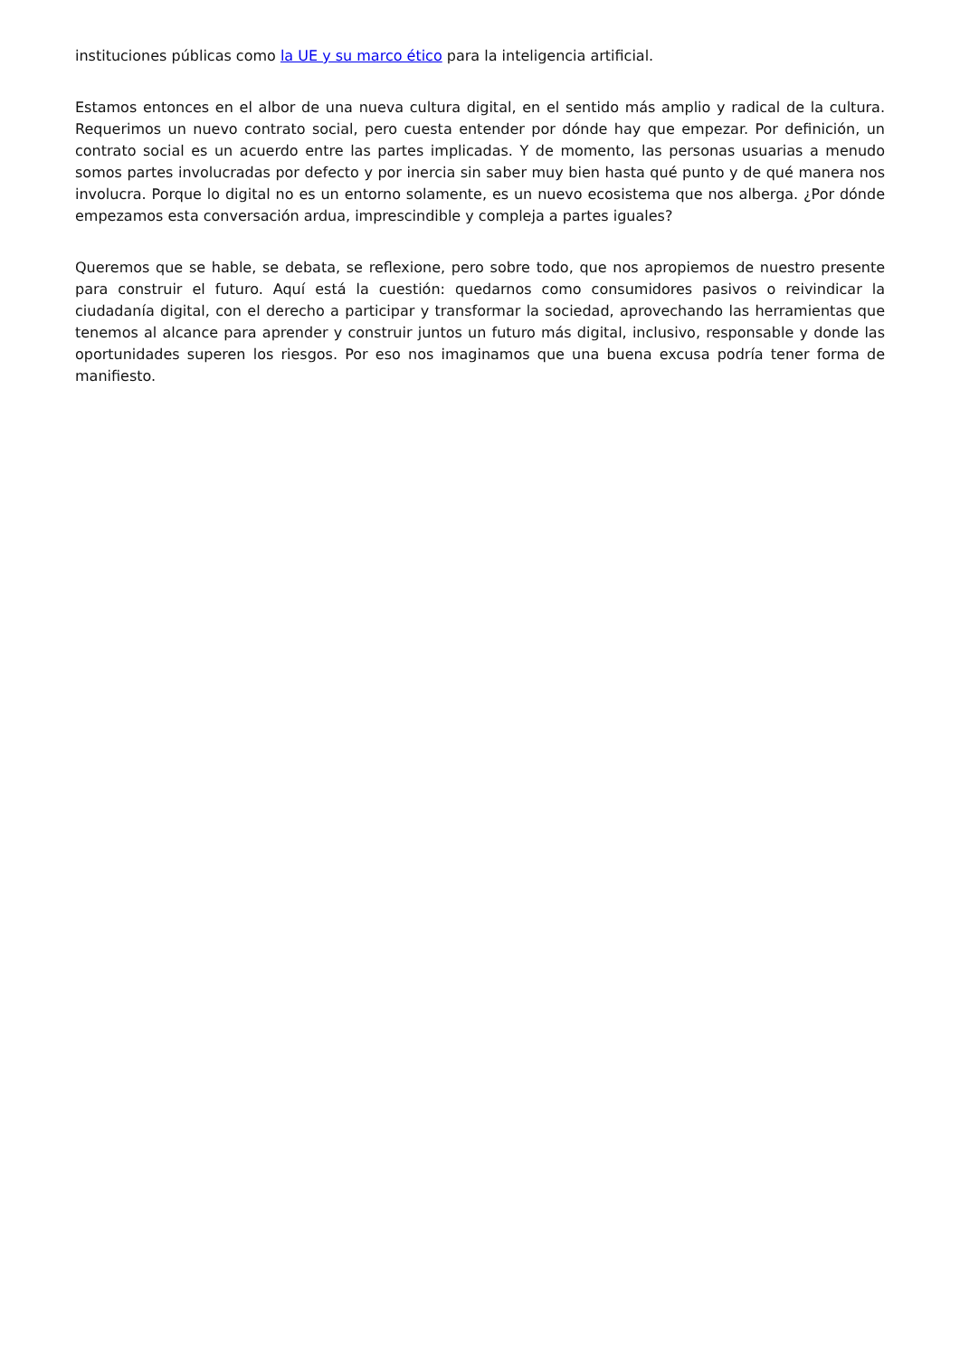instituciones públicas como la UE y su marco ético para la inteligencia artificial.
Estamos entonces en el albor de una nueva cultura digital, en el sentido más amplio y radical de la cultura. Requerimos un nuevo contrato social, pero cuesta entender por dónde hay que empezar. Por definición, un contrato social es un acuerdo entre las partes implicadas. Y de momento, las personas usuarias a menudo somos partes involucradas por defecto y por inercia sin saber muy bien hasta qué punto y de qué manera nos involucra. Porque lo digital no es un entorno solamente, es un nuevo ecosistema que nos alberga. ¿Por dónde empezamos esta conversación ardua, imprescindible y compleja a partes iguales?
Queremos que se hable, se debata, se reflexione, pero sobre todo, que nos apropiemos de nuestro presente para construir el futuro. Aquí está la cuestión: quedarnos como consumidores pasivos o reivindicar la ciudadanía digital, con el derecho a participar y transformar la sociedad, aprovechando las herramientas que tenemos al alcance para aprender y construir juntos un futuro más digital, inclusivo, responsable y donde las oportunidades superen los riesgos. Por eso nos imaginamos que una buena excusa podría tener forma de manifiesto.